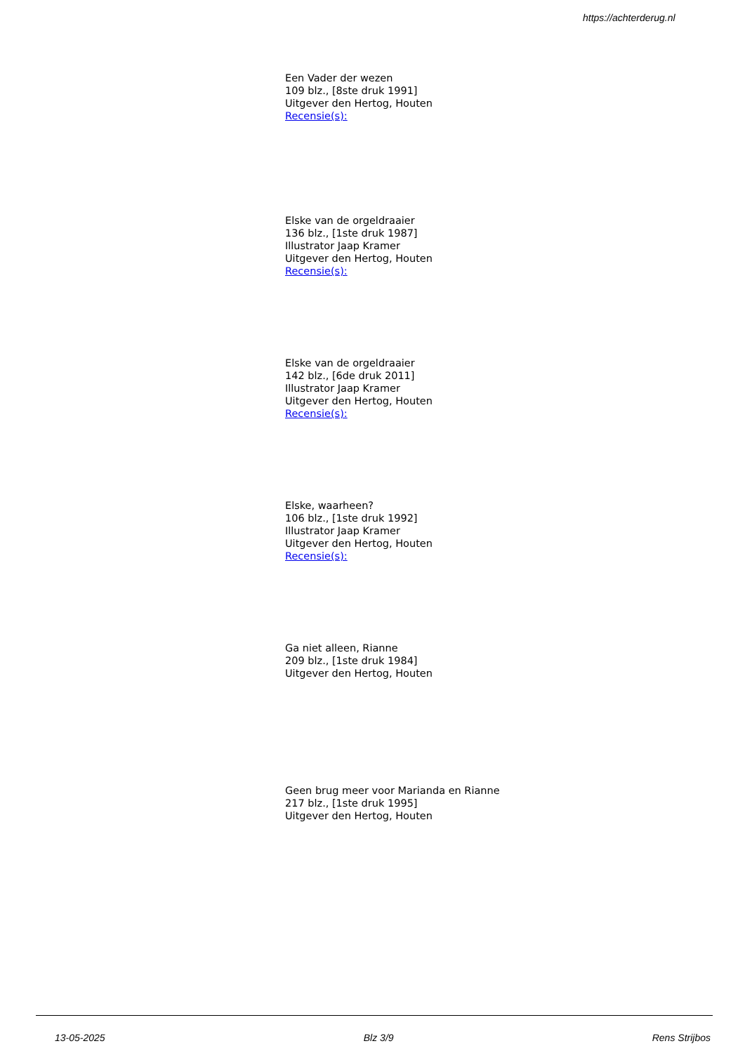https://achterderug.nl
Een Vader der wezen
109 blz., [8ste druk 1991]
Uitgever den Hertog, Houten
Recensie(s):
Elske van de orgeldraaier
136 blz., [1ste druk 1987]
Illustrator Jaap Kramer
Uitgever den Hertog, Houten
Recensie(s):
Elske van de orgeldraaier
142 blz., [6de druk 2011]
Illustrator Jaap Kramer
Uitgever den Hertog, Houten
Recensie(s):
Elske, waarheen?
106 blz., [1ste druk 1992]
Illustrator Jaap Kramer
Uitgever den Hertog, Houten
Recensie(s):
Ga niet alleen, Rianne
209 blz., [1ste druk 1984]
Uitgever den Hertog, Houten
Geen brug meer voor Marianda en Rianne
217 blz., [1ste druk 1995]
Uitgever den Hertog, Houten
13-05-2025 Blz 3/9 Rens Strijbos